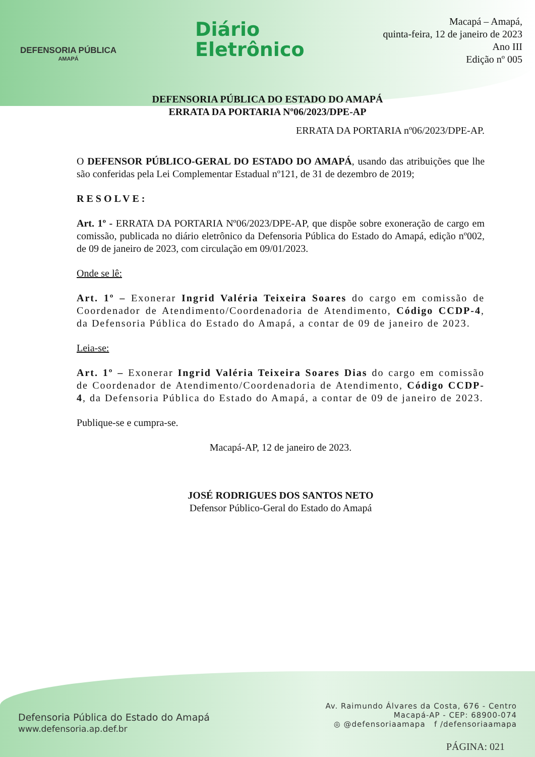DEFENSORIA PÚBLICA
AMAPÁ
Diário
Eletrônico
Macapá – Amapá,
quinta-feira, 12 de janeiro de 2023
Ano III
Edição nº 005
DEFENSORIA PÚBLICA DO ESTADO DO AMAPÁ
ERRATA DA PORTARIA Nº06/2023/DPE-AP
ERRATA DA PORTARIA nº06/2023/DPE-AP.
O DEFENSOR PÚBLICO-GERAL DO ESTADO DO AMAPÁ, usando das atribuições que lhe são conferidas pela Lei Complementar Estadual nº121, de 31 de dezembro de 2019;
RESOLVE:
Art. 1º - ERRATA DA PORTARIA Nº06/2023/DPE-AP, que dispõe sobre exoneração de cargo em comissão, publicada no diário eletrônico da Defensoria Pública do Estado do Amapá, edição nº002, de 09 de janeiro de 2023, com circulação em 09/01/2023.
Onde se lê:
Art. 1º – Exonerar Ingrid Valéria Teixeira Soares do cargo em comissão de Coordenador de Atendimento/Coordenadoria de Atendimento, Código CCDP-4, da Defensoria Pública do Estado do Amapá, a contar de 09 de janeiro de 2023.
Leia-se:
Art. 1º – Exonerar Ingrid Valéria Teixeira Soares Dias do cargo em comissão de Coordenador de Atendimento/Coordenadoria de Atendimento, Código CCDP-4, da Defensoria Pública do Estado do Amapá, a contar de 09 de janeiro de 2023.
Publique-se e cumpra-se.
Macapá-AP, 12 de janeiro de 2023.
JOSÉ RODRIGUES DOS SANTOS NETO
Defensor Público-Geral do Estado do Amapá
Defensoria Pública do Estado do Amapá
www.defensoria.ap.def.br
Av. Raimundo Álvares da Costa, 676 - Centro
Macapá-AP - CEP: 68900-074
◎ @defensoriaamapa f /defensoriaamapa
PÁGINA: 021